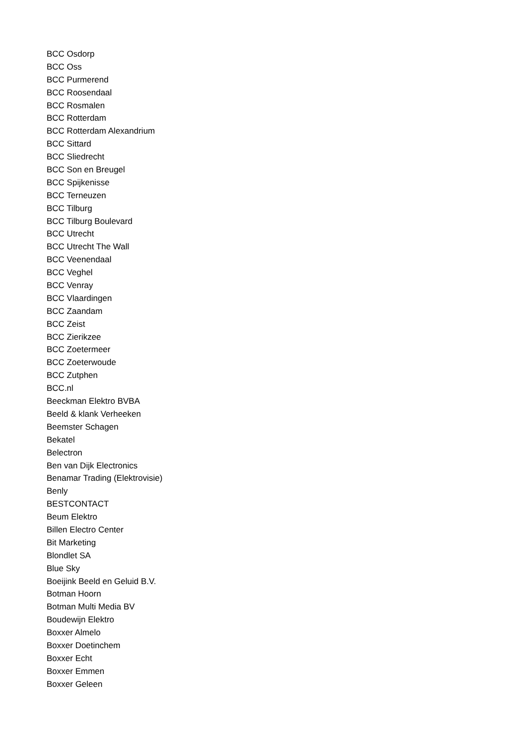BCC Osdorp
BCC Oss
BCC Purmerend
BCC Roosendaal
BCC Rosmalen
BCC Rotterdam
BCC Rotterdam Alexandrium
BCC Sittard
BCC Sliedrecht
BCC Son en Breugel
BCC Spijkenisse
BCC Terneuzen
BCC Tilburg
BCC Tilburg Boulevard
BCC Utrecht
BCC Utrecht The Wall
BCC Veenendaal
BCC Veghel
BCC Venray
BCC Vlaardingen
BCC Zaandam
BCC Zeist
BCC Zierikzee
BCC Zoetermeer
BCC Zoeterwoude
BCC Zutphen
BCC.nl
Beeckman Elektro BVBA
Beeld & klank Verheeken
Beemster Schagen
Bekatel
Belectron
Ben van Dijk Electronics
Benamar Trading (Elektrovisie)
Benly
BESTCONTACT
Beum Elektro
Billen Electro Center
Bit Marketing
Blondlet SA
Blue Sky
Boeijink Beeld en Geluid B.V.
Botman Hoorn
Botman Multi Media BV
Boudewijn Elektro
Boxxer Almelo
Boxxer Doetinchem
Boxxer Echt
Boxxer Emmen
Boxxer Geleen